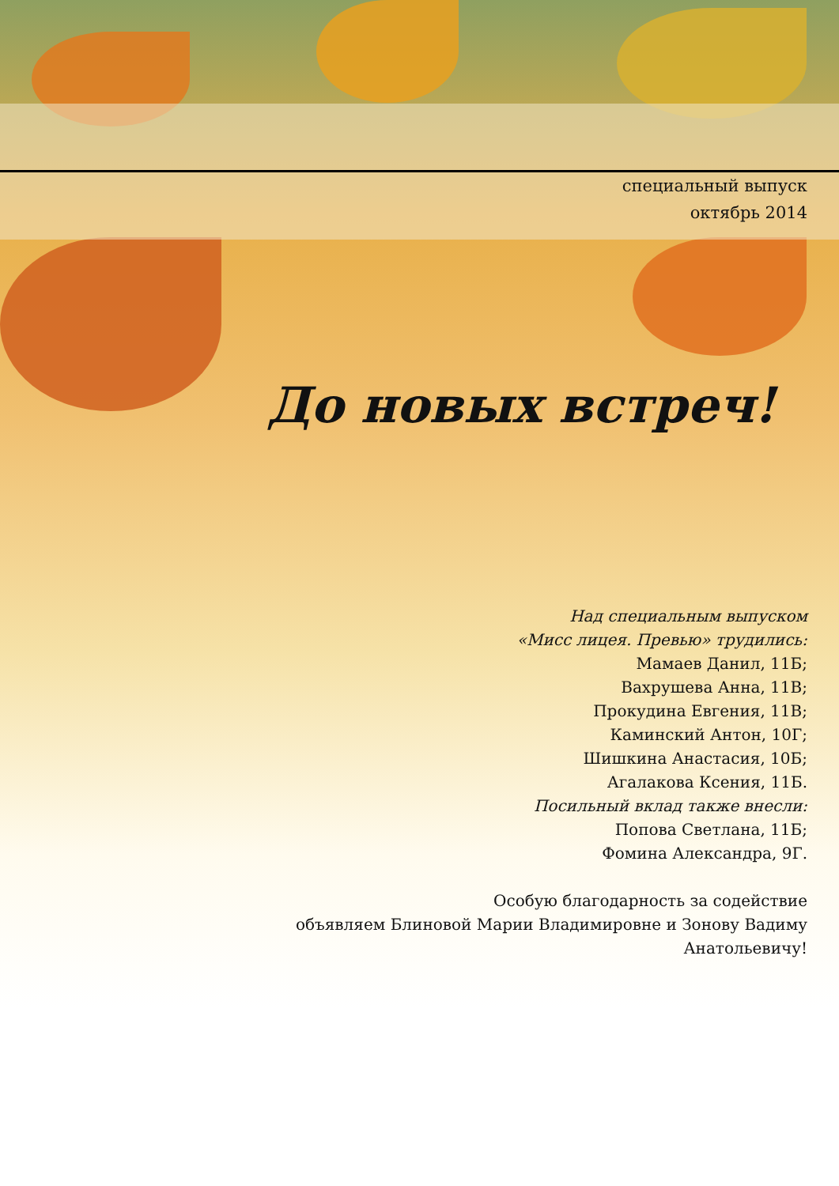специальный выпуск
октябрь 2014
До новых встреч!
Над специальным выпуском
«Мисс лицея. Превью» трудились:
Мамаев Данил, 11Б;
Вахрушева Анна, 11В;
Прокудина Евгения, 11В;
Каминский Антон, 10Г;
Шишкина Анастасия, 10Б;
Агалакова Ксения, 11Б.
Посильный вклад также внесли:
Попова Светлана, 11Б;
Фомина Александра, 9Г.
Особую благодарность за содействие
объявляем Блиновой Марии Владимировне и Зонову Вадиму
Анатольевичу!